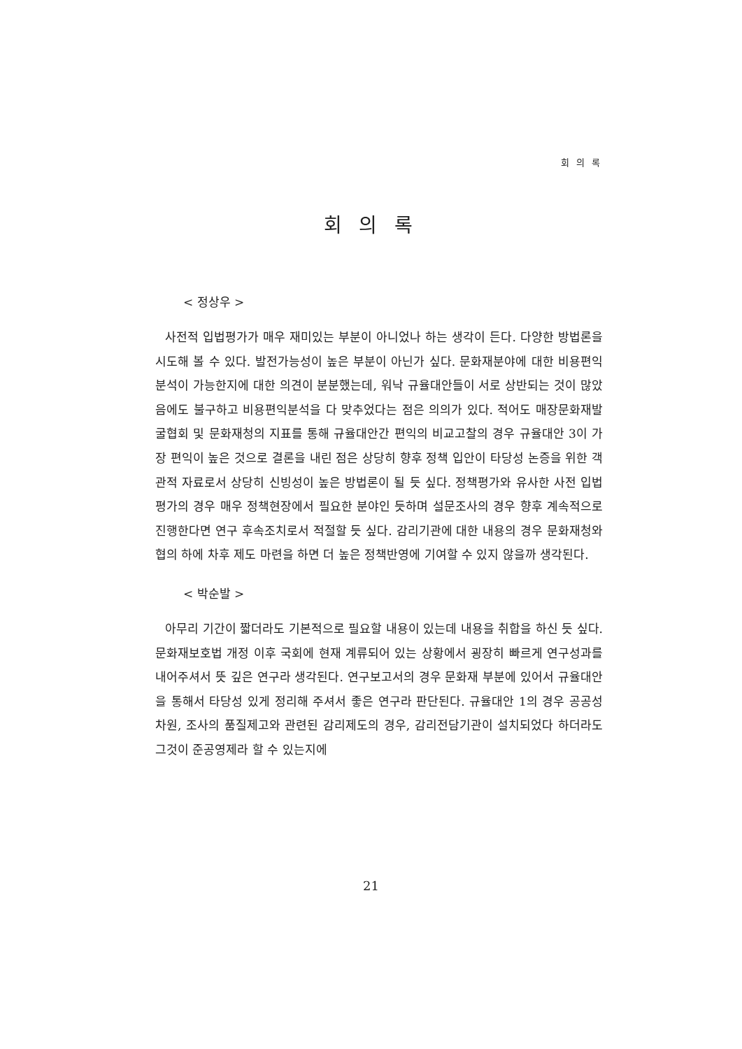회 의 록
회 의 록
< 정상우 >
사전적 입법평가가 매우 재미있는 부분이 아니었나 하는 생각이 든다. 다양한 방법론을 시도해 볼 수 있다. 발전가능성이 높은 부분이 아닌가 싶다. 문화재분야에 대한 비용편익분석이 가능한지에 대한 의견이 분분했는데, 워낙 규율대안들이 서로 상반되는 것이 많았음에도 불구하고 비용편익분석을 다 맞추었다는 점은 의의가 있다. 적어도 매장문화재발굴협회 및 문화재청의 지표를 통해 규율대안간 편익의 비교고찰의 경우 규율대안 3이 가장 편익이 높은 것으로 결론을 내린 점은 상당히 향후 정책 입안이 타당성 논증을 위한 객관적 자료로서 상당히 신빙성이 높은 방법론이 될 듯 싶다. 정책평가와 유사한 사전 입법평가의 경우 매우 정책현장에서 필요한 분야인 듯하며 설문조사의 경우 향후 계속적으로 진행한다면 연구 후속조치로서 적절할 듯 싶다. 감리기관에 대한 내용의 경우 문화재청와 협의 하에 차후 제도 마련을 하면 더 높은 정책반영에 기여할 수 있지 않을까 생각된다.
< 박순발 >
아무리 기간이 짧더라도 기본적으로 필요할 내용이 있는데 내용을 취합을 하신 듯 싶다. 문화재보호법 개정 이후 국회에 현재 계류되어 있는 상황에서 굉장히 빠르게 연구성과를 내어주셔서 뜻 깊은 연구라 생각된다. 연구보고서의 경우 문화재 부분에 있어서 규율대안을 통해서 타당성 있게 정리해 주셔서 좋은 연구라 판단된다. 규율대안 1의 경우 공공성 차원, 조사의 품질제고와 관련된 감리제도의 경우, 감리전담기관이 설치되었다 하더라도 그것이 준공영제라 할 수 있는지에
21